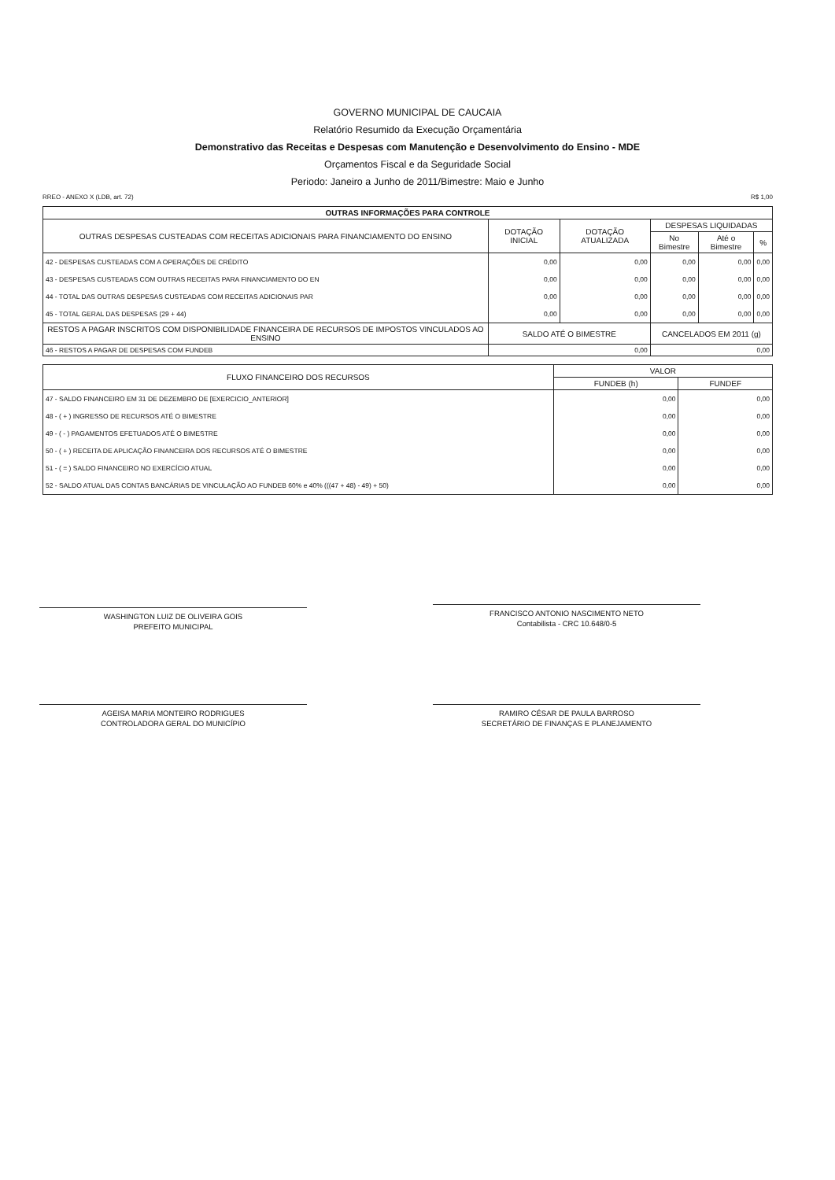GOVERNO MUNICIPAL DE CAUCAIA
Relatório Resumido da Execução Orçamentária
Demonstrativo das Receitas e Despesas com Manutenção e Desenvolvimento do Ensino - MDE
Orçamentos Fiscal e da Seguridade Social
Periodo: Janeiro a Junho de 2011/Bimestre: Maio e Junho
RREO - ANEXO X (LDB, art. 72) R$ 1,00
| OUTRAS INFORMAÇÕES PARA CONTROLE | | | | | |
| --- | --- | --- | --- | --- | --- |
| OUTRAS DESPESAS CUSTEADAS COM RECEITAS ADICIONAIS PARA FINANCIAMENTO DO ENSINO | DOTAÇÃO INICIAL | DOTAÇÃO ATUALIZADA | DESPESAS LIQUIDADAS | | |
| | | | No Bimestre | Até o Bimestre | % |
| 42 - DESPESAS CUSTEADAS COM A OPERAÇÕES DE CRÉDITO | 0,00 | 0,00 | 0,00 | 0,00 | 0,00 |
| 43 - DESPESAS CUSTEADAS COM OUTRAS RECEITAS PARA FINANCIAMENTO DO EN | 0,00 | 0,00 | 0,00 | 0,00 | 0,00 |
| 44 - TOTAL DAS OUTRAS DESPESAS CUSTEADAS COM RECEITAS ADICIONAIS PAR | 0,00 | 0,00 | 0,00 | 0,00 | 0,00 |
| 45 - TOTAL GERAL DAS DESPESAS (29 + 44) | 0,00 | 0,00 | 0,00 | 0,00 | 0,00 |
| RESTOS A PAGAR INSCRITOS COM DISPONIBILIDADE FINANCEIRA DE RECURSOS DE IMPOSTOS VINCULADOS AO ENSINO | SALDO ATÉ O BIMESTRE | | CANCELADOS EM 2011 (g) | | |
| 46 - RESTOS A PAGAR DE DESPESAS COM FUNDEB | 0,00 | | 0,00 | | |
| FLUXO FINANCEIRO DOS RECURSOS | VALOR | |
| --- | --- | --- |
| | FUNDEB (h) | FUNDEF |
| 47 - SALDO FINANCEIRO EM 31 DE DEZEMBRO DE [EXERCICIO_ANTERIOR] | 0,00 | 0,00 |
| 48 - ( + ) INGRESSO DE RECURSOS ATÉ O BIMESTRE | 0,00 | 0,00 |
| 49 - ( - ) PAGAMENTOS EFETUADOS ATÉ O BIMESTRE | 0,00 | 0,00 |
| 50 - ( + ) RECEITA DE APLICAÇÃO FINANCEIRA DOS RECURSOS ATÉ O BIMESTRE | 0,00 | 0,00 |
| 51 - ( = ) SALDO FINANCEIRO NO EXERCÍCIO ATUAL | 0,00 | 0,00 |
| 52 - SALDO ATUAL DAS CONTAS BANCÁRIAS DE VINCULAÇÃO AO FUNDEB 60% e 40% (((47 + 48) - 49) + 50) | 0,00 | 0,00 |
WASHINGTON LUIZ DE OLIVEIRA GOIS
PREFEITO MUNICIPAL
FRANCISCO ANTONIO NASCIMENTO NETO
Contabilista - CRC 10.648/0-5
AGEISA MARIA MONTEIRO RODRIGUES
CONTROLADORA GERAL DO MUNICÍPIO
RAMIRO CÉSAR DE PAULA BARROSO
SECRETÁRIO DE FINANÇAS E PLANEJAMENTO